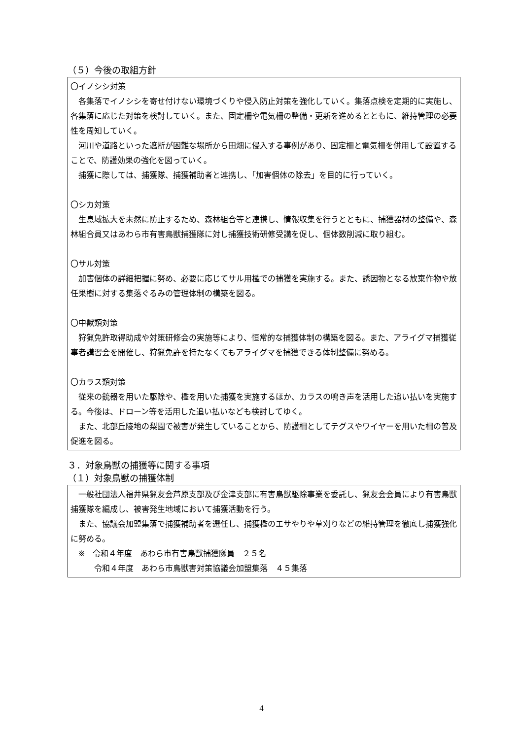（５）今後の取組方針
〇イノシシ対策
各集落でイノシシを寄せ付けない環境づくりや侵入防止対策を強化していく。集落点検を定期的に実施し、各集落に応じた対策を検討していく。また、固定柵や電気柵の整備・更新を進めるとともに、維持管理の必要性を周知していく。
河川や道路といった遮断が困難な場所から田畑に侵入する事例があり、固定柵と電気柵を併用して設置することで、防護効果の強化を図っていく。
捕獲に際しては、捕獲隊、捕獲補助者と連携し、「加害個体の除去」を目的に行っていく。
〇シカ対策
生息域拡大を未然に防止するため、森林組合等と連携し、情報収集を行うとともに、捕獲器材の整備や、森林組合員又はあわら市有害鳥獣捕獲隊に対し捕獲技術研修受講を促し、個体数削減に取り組む。
〇サル対策
加害個体の詳細把握に努め、必要に応じてサル用檻での捕獲を実施する。また、誘因物となる放棄作物や放任果樹に対する集落ぐるみの管理体制の構築を図る。
〇中獣類対策
狩猟免許取得助成や対策研修会の実施等により、恒常的な捕獲体制の構築を図る。また、アライグマ捕獲従事者講習会を開催し、狩猟免許を持たなくてもアライグマを捕獲できる体制整備に努める。
〇カラス類対策
従来の銃器を用いた駆除や、檻を用いた捕獲を実施するほか、カラスの鳴き声を活用した追い払いを実施する。今後は、ドローン等を活用した追い払いなども検討してゆく。
また、北部丘陵地の梨園で被害が発生していることから、防護柵としてテグスやワイヤーを用いた柵の普及促進を図る。
３．対象鳥獣の捕獲等に関する事項
（１）対象鳥獣の捕獲体制
一般社団法人福井県猟友会芦原支部及び金津支部に有害鳥獣駆除事業を委託し、猟友会会員により有害鳥獣捕獲隊を編成し、被害発生地域において捕獲活動を行う。
また、協議会加盟集落で捕獲補助者を選任し、捕獲檻のエサやりや草刈りなどの維持管理を徹底し捕獲強化に努める。
　※　令和４年度　あわら市有害鳥獣捕獲隊員　２５名
　　　令和４年度　あわら市鳥獣害対策協議会加盟集落　４５集落
4